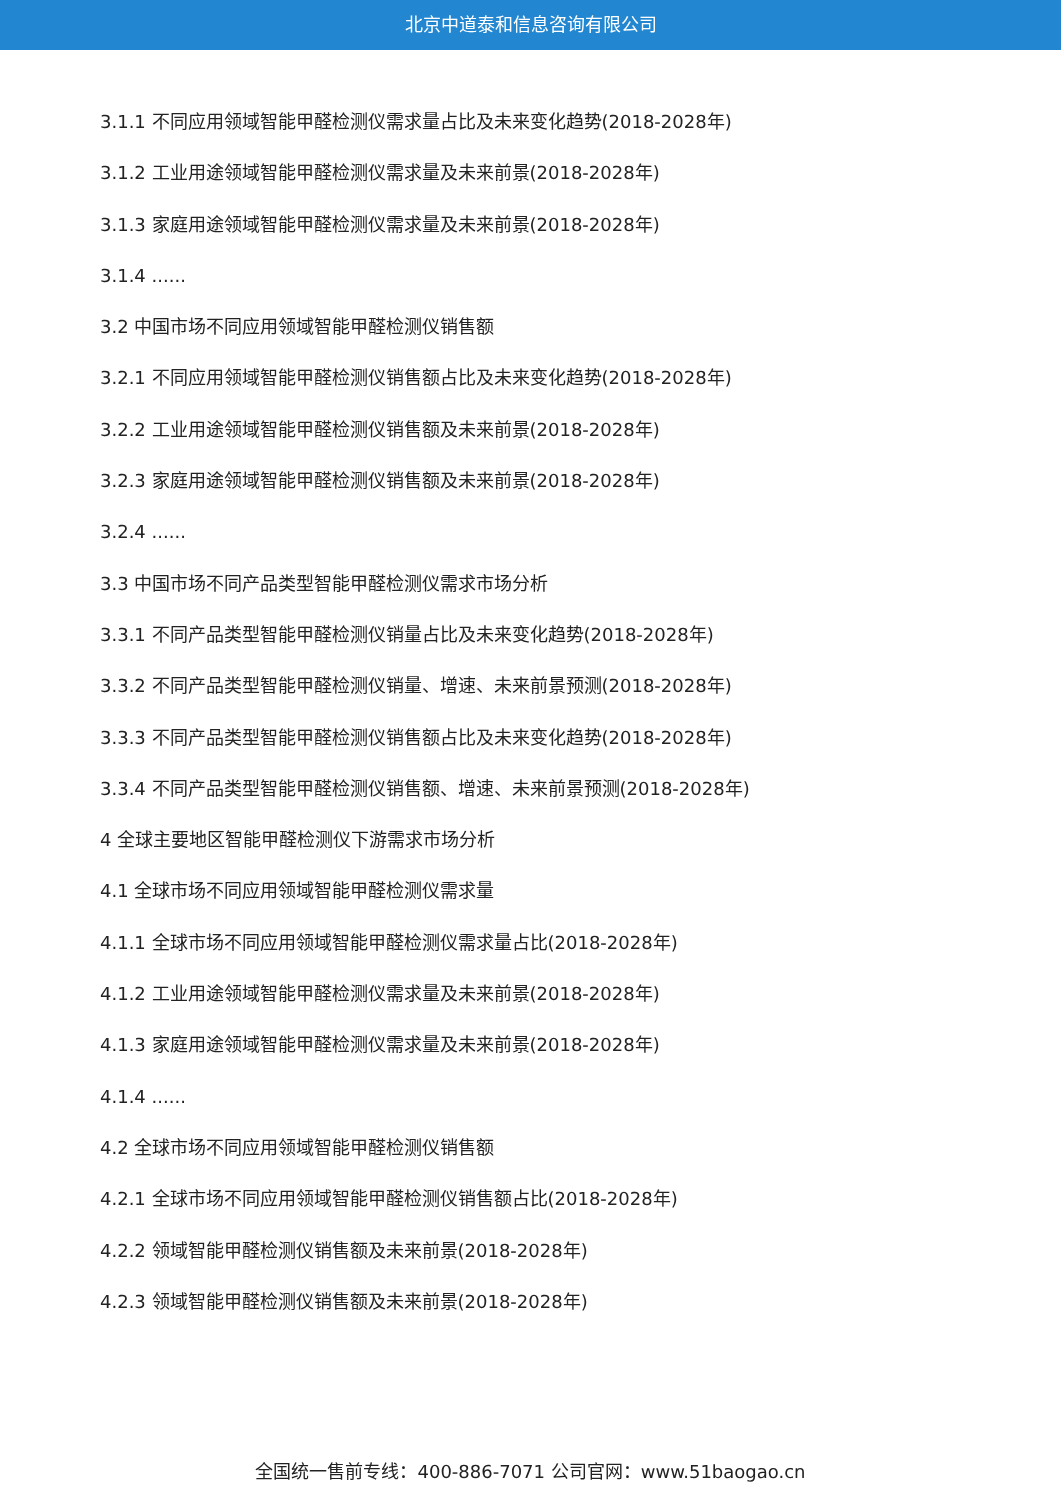北京中道泰和信息咨询有限公司
3.1.1 不同应用领域智能甲醛检测仪需求量占比及未来变化趋势(2018-2028年)
3.1.2 工业用途领域智能甲醛检测仪需求量及未来前景(2018-2028年)
3.1.3 家庭用途领域智能甲醛检测仪需求量及未来前景(2018-2028年)
3.1.4 ......
3.2 中国市场不同应用领域智能甲醛检测仪销售额
3.2.1 不同应用领域智能甲醛检测仪销售额占比及未来变化趋势(2018-2028年)
3.2.2 工业用途领域智能甲醛检测仪销售额及未来前景(2018-2028年)
3.2.3 家庭用途领域智能甲醛检测仪销售额及未来前景(2018-2028年)
3.2.4 ......
3.3 中国市场不同产品类型智能甲醛检测仪需求市场分析
3.3.1 不同产品类型智能甲醛检测仪销量占比及未来变化趋势(2018-2028年)
3.3.2 不同产品类型智能甲醛检测仪销量、增速、未来前景预测(2018-2028年)
3.3.3 不同产品类型智能甲醛检测仪销售额占比及未来变化趋势(2018-2028年)
3.3.4 不同产品类型智能甲醛检测仪销售额、增速、未来前景预测(2018-2028年)
4 全球主要地区智能甲醛检测仪下游需求市场分析
4.1 全球市场不同应用领域智能甲醛检测仪需求量
4.1.1 全球市场不同应用领域智能甲醛检测仪需求量占比(2018-2028年)
4.1.2 工业用途领域智能甲醛检测仪需求量及未来前景(2018-2028年)
4.1.3 家庭用途领域智能甲醛检测仪需求量及未来前景(2018-2028年)
4.1.4 ......
4.2 全球市场不同应用领域智能甲醛检测仪销售额
4.2.1 全球市场不同应用领域智能甲醛检测仪销售额占比(2018-2028年)
4.2.2 领域智能甲醛检测仪销售额及未来前景(2018-2028年)
4.2.3 领域智能甲醛检测仪销售额及未来前景(2018-2028年)
全国统一售前专线：400-886-7071 公司官网：www.51baogao.cn